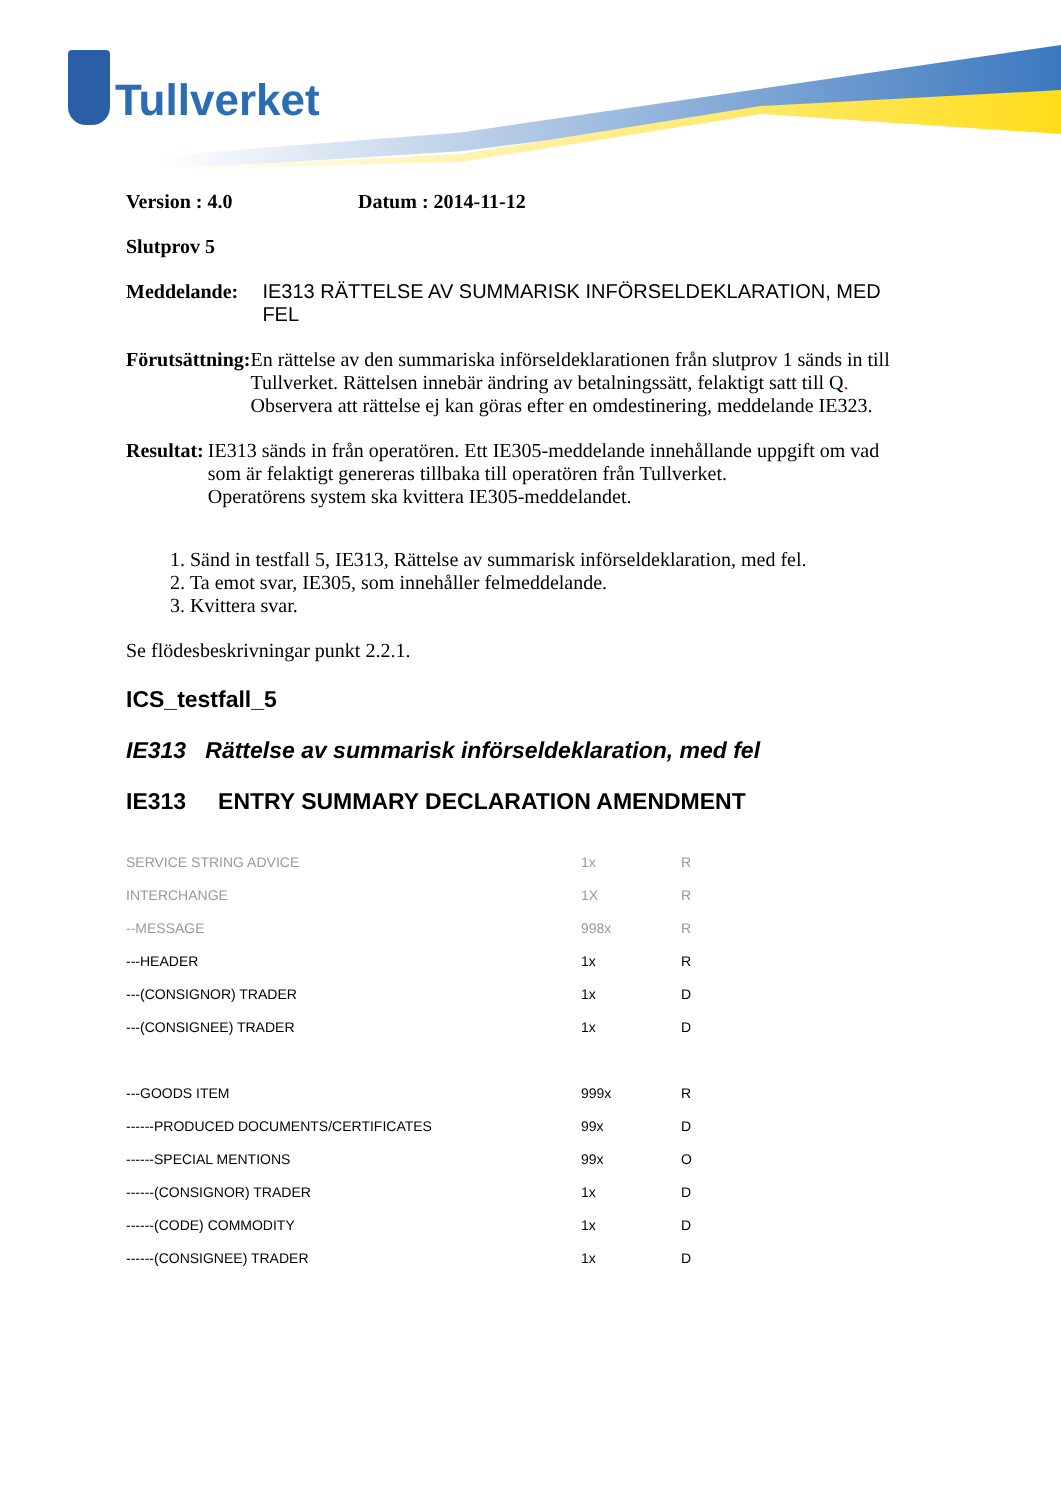Tullverket
Version : 4.0 Datum : 2014-11-12
Slutprov 5
Meddelande: IE313 RÄTTELSE AV SUMMARISK INFÖRSELDEKLARATION, MED FEL
Förutsättning:
En rättelse av den summariska införseldeklarationen från slutprov 1 sänds in till Tullverket. Rättelsen innebär ändring av betalningssätt, felaktigt satt till Q. Observera att rättelse ej kan göras efter en omdestinering, meddelande IE323.
Resultat: IE313 sänds in från operatören. Ett IE305-meddelande innehållande uppgift om vad som är felaktigt genereras tillbaka till operatören från Tullverket.
Operatörens system ska kvittera IE305-meddelandet.
1. Sänd in testfall 5, IE313, Rättelse av summarisk införseldeklaration, med fel.
2. Ta emot svar, IE305, som innehåller felmeddelande.
3. Kvittera svar.
Se flödesbeskrivningar punkt 2.2.1.
ICS_testfall_5
IE313 Rättelse av summarisk införseldeklaration, med fel
IE313 ENTRY SUMMARY DECLARATION AMENDMENT
| SERVICE STRING ADVICE | 1x | R |
| INTERCHANGE | 1X | R |
| --MESSAGE | 998x | R |
| ---HEADER | 1x | R |
| ---(CONSIGNOR) TRADER | 1x | D |
| ---(CONSIGNEE) TRADER | 1x | D |
| ---GOODS ITEM | 999x | R |
| ------PRODUCED DOCUMENTS/CERTIFICATES | 99x | D |
| ------SPECIAL MENTIONS | 99x | O |
| ------(CONSIGNOR) TRADER | 1x | D |
| ------(CODE) COMMODITY | 1x | D |
| ------(CONSIGNEE) TRADER | 1x | D |